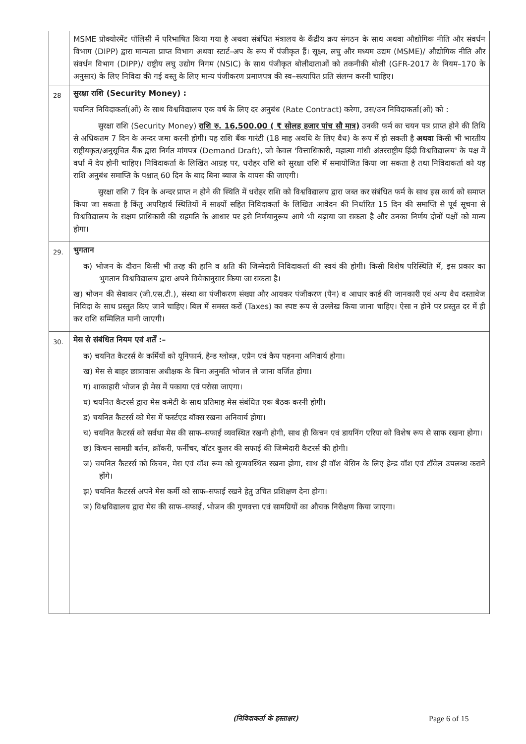| | MSME प्रोक्योरमेंट पॉलिसी में परिभाषित किया गया है अथवा संबंधित मंत्रालय के केंद्रीय क्रय संगठन के साथ अथवा औद्योगिक नीति और संवर्धन विभाग (DIPP) द्वारा मान्यता प्राप्त विभाग अथवा स्टार्ट–अप के रूप में पंजीकृत हैं। सूक्ष्म, लघु और मध्यम उद्यम (MSME)/ औद्योगिक नीति और संवर्धन विभाग (DIPP)/ राष्ट्रीय लघु उद्योग निगम (NSIC) के साथ पंजीकृत बोलीदाताओं को तकनीकी बोली (GFR-2017 के नियम–170 के अनुसार) के लिए निविदा की गई वस्तु के लिए मान्य पंजीकरण प्रमाणपत्र की स्व–सत्यापित प्रति संलग्न करनी चाहिए। |
| 28 | सुरक्षा राशि (Security Money) : चयनित निविदाकर्ता(ओं) के साथ विश्वविद्यालय एक वर्ष के लिए दर अनुबंध (Rate Contract) करेगा, उस/उन निविदाकर्ता(ओं) को : सुरक्षा राशि (Security Money) राशि रु. 16,500.00 ( ₹ सोलह हजार पांच सौ मात्र) उनकी फर्म का चयन पत्र प्राप्त होने की तिथि से अधिकतम 7 दिन के अन्दर जमा करनी होगी। यह राशि बैंक गारंटी (18 माह अवधि के लिए वैध) के रूप में हो सकती है अथवा किसी भी भारतीय राष्ट्रीयकृत/अनुसूचित बैंक द्वारा निर्गत मांगपत्र (Demand Draft), जो केवल 'वित्ताधिकारी, महात्मा गांधी अंतरराष्ट्रीय हिंदी विश्वविद्यालय' के पक्ष में वर्धा में देय होनी चाहिए। निविदाकर्ता के लिखित आग्रह पर, धरोहर राशि को सुरक्षा राशि में समायोजित किया जा सकता है तथा निविदाकर्ता को यह राशि अनुबंध समाप्ति के पश्चात् 60 दिन के बाद बिना ब्याज के वापस की जाएगी। सुरक्षा राशि 7 दिन के अन्दर प्राप्त न होने की स्थिति में धरोहर राशि को विश्वविद्यालय द्वारा जब्त कर संबंधित फर्म के साथ इस कार्य को समाप्त किया जा सकता है किंतु अपरिहार्य स्थितियों में साक्ष्यों सहित निविदाकर्ता के लिखित आवेदन की निर्धारित 15 दिन की समाप्ति से पूर्व सूचना से विश्वविद्यालय के सक्षम प्राधिकारी की सहमति के आधार पर इसे निर्णयानुरूप आगे भी बढ़ाया जा सकता है और उनका निर्णय दोनों पक्षों को मान्य होगा। |
| 29. | भुगतान क) भोजन के दौरान किसी भी तरह की हानि व क्षति की जिम्मेदारी निविदाकर्ता की स्वयं की होगी। किसी विशेष परिस्थिति में, इस प्रकार का भुगतान विश्वविद्यालय द्वारा अपने विवेकानुसार किया जा सकता है। ख) भोजन की सेवाकर (जी.एस.टी.), संस्था का पंजीकरण संख्या और आयकर पंजीकरण (पैन) व आधार कार्ड की जानकारी एवं अन्य वैध दस्तावेज निविदा के साथ प्रस्तुत किए जाने चाहिए। बिल में समस्त करों (Taxes) का स्पष्ट रूप से उल्लेख किया जाना चाहिए। ऐसा न होने पर प्रस्तुत दर में ही कर राशि सम्मिलित मानी जाएगी। |
| 30. | मेस से संबंधित नियम एवं शर्तें :– क) चयनित कैटरर्स के कर्मियों को यूनिफार्म, हैन्ड ग्लोव्ज़, एप्रैन एवं कैप पहनना अनिवार्य होगा। ख) मेस से बाहर छात्रावास अधीक्षक के बिना अनुमति भोजन ले जाना वर्जित होगा। ग) शाकाहारी भोजन ही मेस में पकाया एवं परोसा जाएगा। घ) चयनित कैटरर्स द्वारा मेस कमेटी के साथ प्रतिमाह मेस संबंधित एक बैठक करनी होगी। ड) चयनित कैटरर्स को मेस में फर्स्टएड बॉक्स रखना अनिवार्य होगा। च) चयनित कैटरर्स को सर्वथा मेस की साफ–सफाई व्यवस्थित रखनी होगी, साथ ही किचन एवं डायनिंग एरिया को विशेष रूप से साफ रखना होगा। छ) किचन सामग्री बर्तन, क्रॉकरी, फर्नीचर, वॉटर कूलर की सफाई की जिम्मेदारी कैटरर्स की होगी। ज) चयनित कैटरर्स को किचन, मेस एवं वॉश रूम को सुव्यवस्थित रखना होगा, साथ ही वॉश बेसिन के लिए हेन्ड वॉश एवं टॉवेल उपलब्ध कराने होंगे। झ) चयनित कैटरर्स अपने मेस कर्मी को साफ–सफाई रखने हेतु उचित प्रशिक्षण देना होगा। ञ) विश्वविद्यालय द्वारा मेस की साफ–सफाई, भोजन की गुणवत्ता एवं सामग्रियों का औचक निरीक्षण किया जाएगा। |
(निविदाकर्ता के हस्ताक्षर) Page 6 of 15